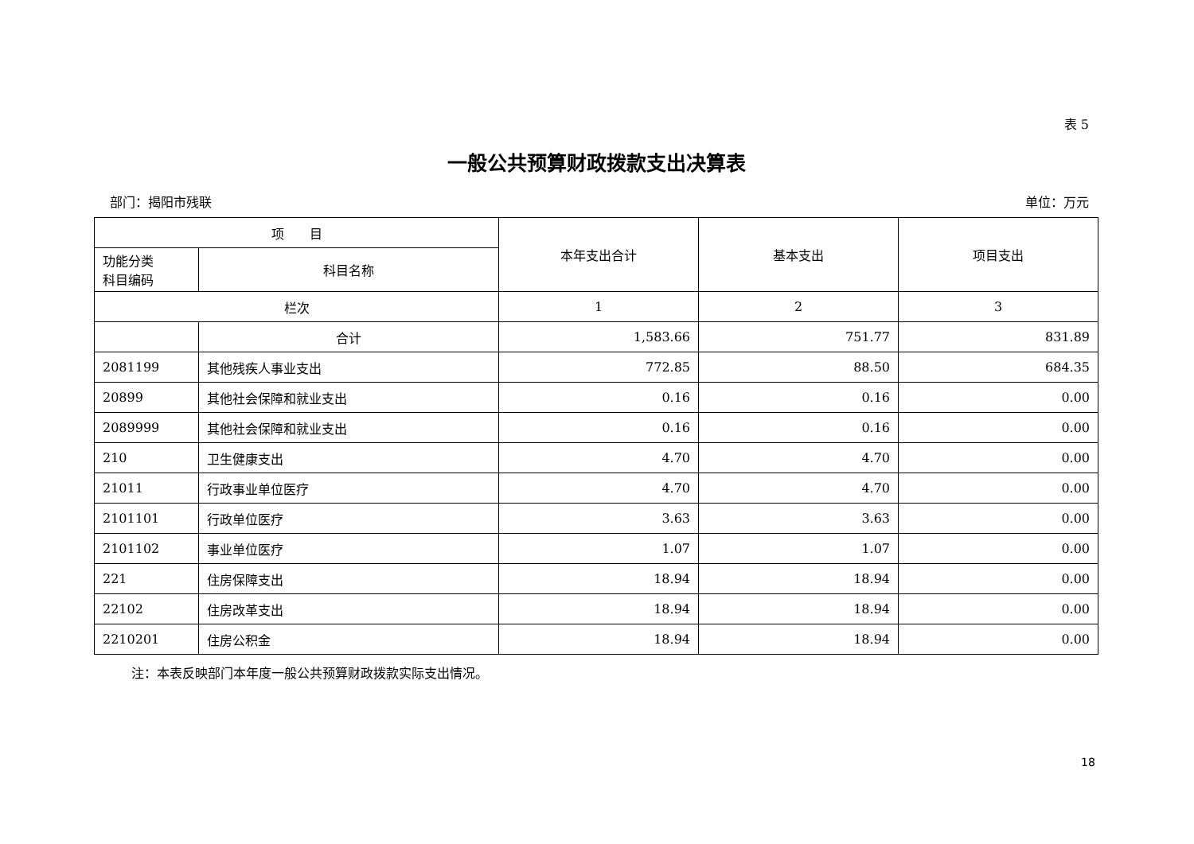表 5
一般公共预算财政拨款支出决算表
部门：揭阳市残联 单位：万元
| 项 目 | | 本年支出合计 | 基本支出 | 项目支出 |
| --- | --- | --- | --- | --- |
| 功能分类 科目编码 | 科目名称 | | | |
| 栏次 | | 1 | 2 | 3 |
| | 合计 | 1,583.66 | 751.77 | 831.89 |
| 2081199 | 其他残疾人事业支出 | 772.85 | 88.50 | 684.35 |
| 20899 | 其他社会保障和就业支出 | 0.16 | 0.16 | 0.00 |
| 2089999 | 其他社会保障和就业支出 | 0.16 | 0.16 | 0.00 |
| 210 | 卫生健康支出 | 4.70 | 4.70 | 0.00 |
| 21011 | 行政事业单位医疗 | 4.70 | 4.70 | 0.00 |
| 2101101 | 行政单位医疗 | 3.63 | 3.63 | 0.00 |
| 2101102 | 事业单位医疗 | 1.07 | 1.07 | 0.00 |
| 221 | 住房保障支出 | 18.94 | 18.94 | 0.00 |
| 22102 | 住房改革支出 | 18.94 | 18.94 | 0.00 |
| 2210201 | 住房公积金 | 18.94 | 18.94 | 0.00 |
注：本表反映部门本年度一般公共预算财政拨款实际支出情况。
18